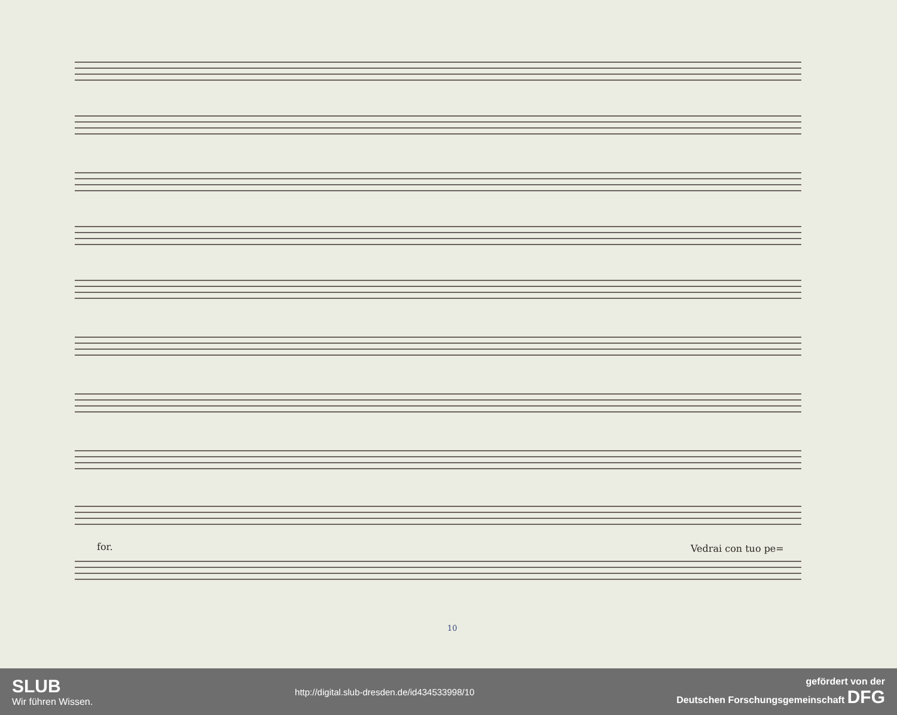for. Vedrai con tuo pe=
10
SLUB
Wir führen Wissen.
http://digital.slub-dresden.de/id434533998/10
gefördert von der
Deutschen Forschungsgemeinschaft DFG